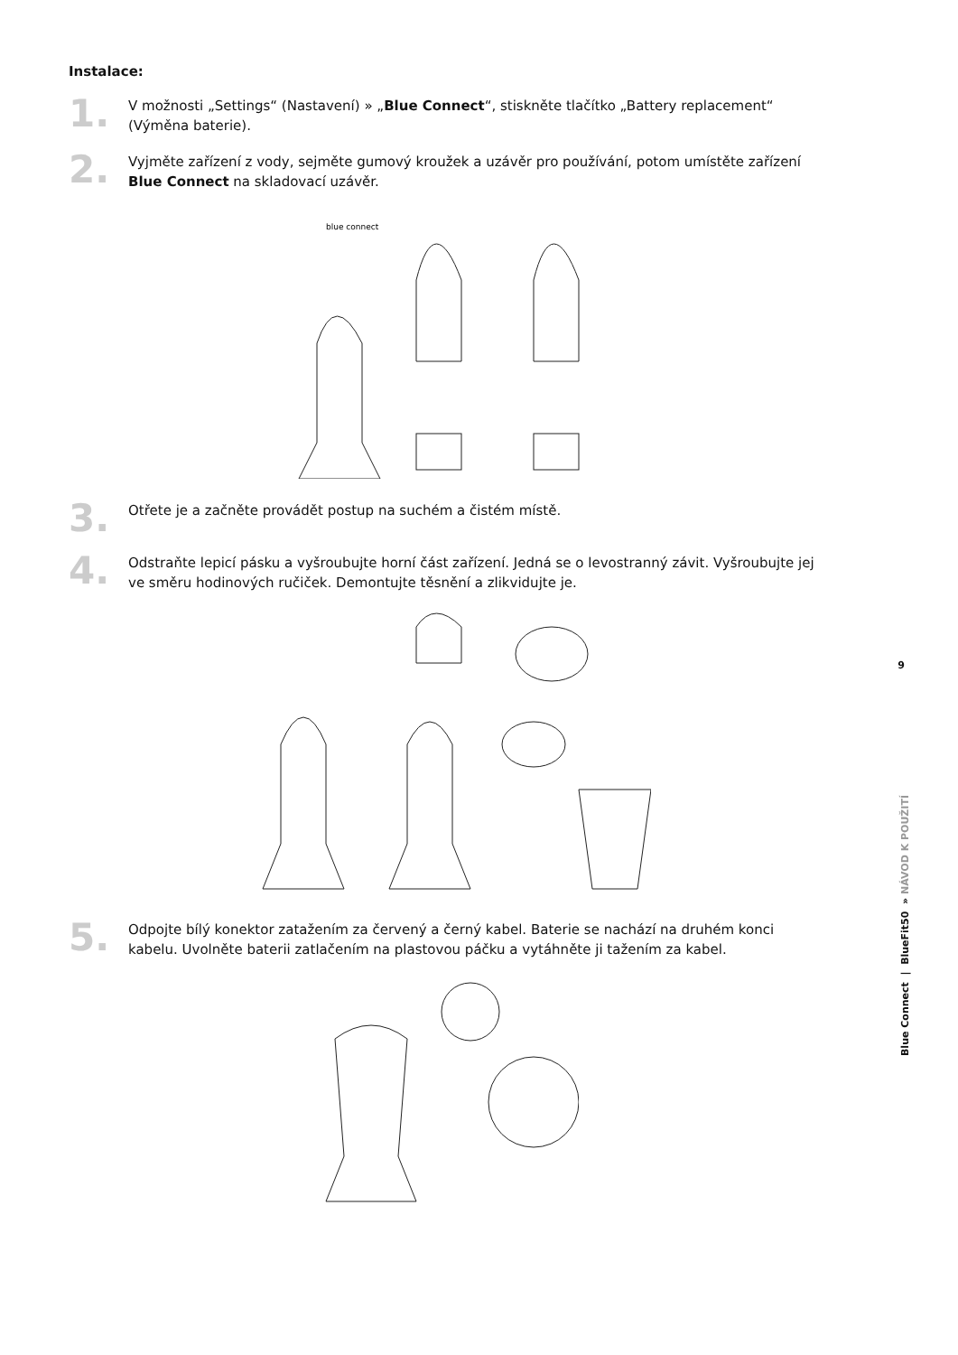Instalace:
1.
V možnosti „Settings“ (Nastavení) » „Blue Connect“, stiskněte tlačítko „Battery replacement“ (Výměna baterie).
2.
Vyjměte zařízení z vody, sejměte gumový kroužek a uzávěr pro používání, potom umístěte zařízení Blue Connect na skladovací uzávěr.
blue connect
3.
Otřete je a začněte provádět postup na suchém a čistém místě.
4.
Odstraňte lepicí pásku a vyšroubujte horní část zařízení. Jedná se o levostranný závit. Vyšroubujte jej ve směru hodinových ručiček. Demontujte těsnění a zlikvidujte je.
5.
Odpojte bílý konektor zatažením za červený a černý kabel. Baterie se nachází na druhém konci kabelu. Uvolněte baterii zatlačením na plastovou páčku a vytáhněte ji tažením za kabel.
9
Blue Connect | BlueFit50 » NÁVOD K POUŽITÍ